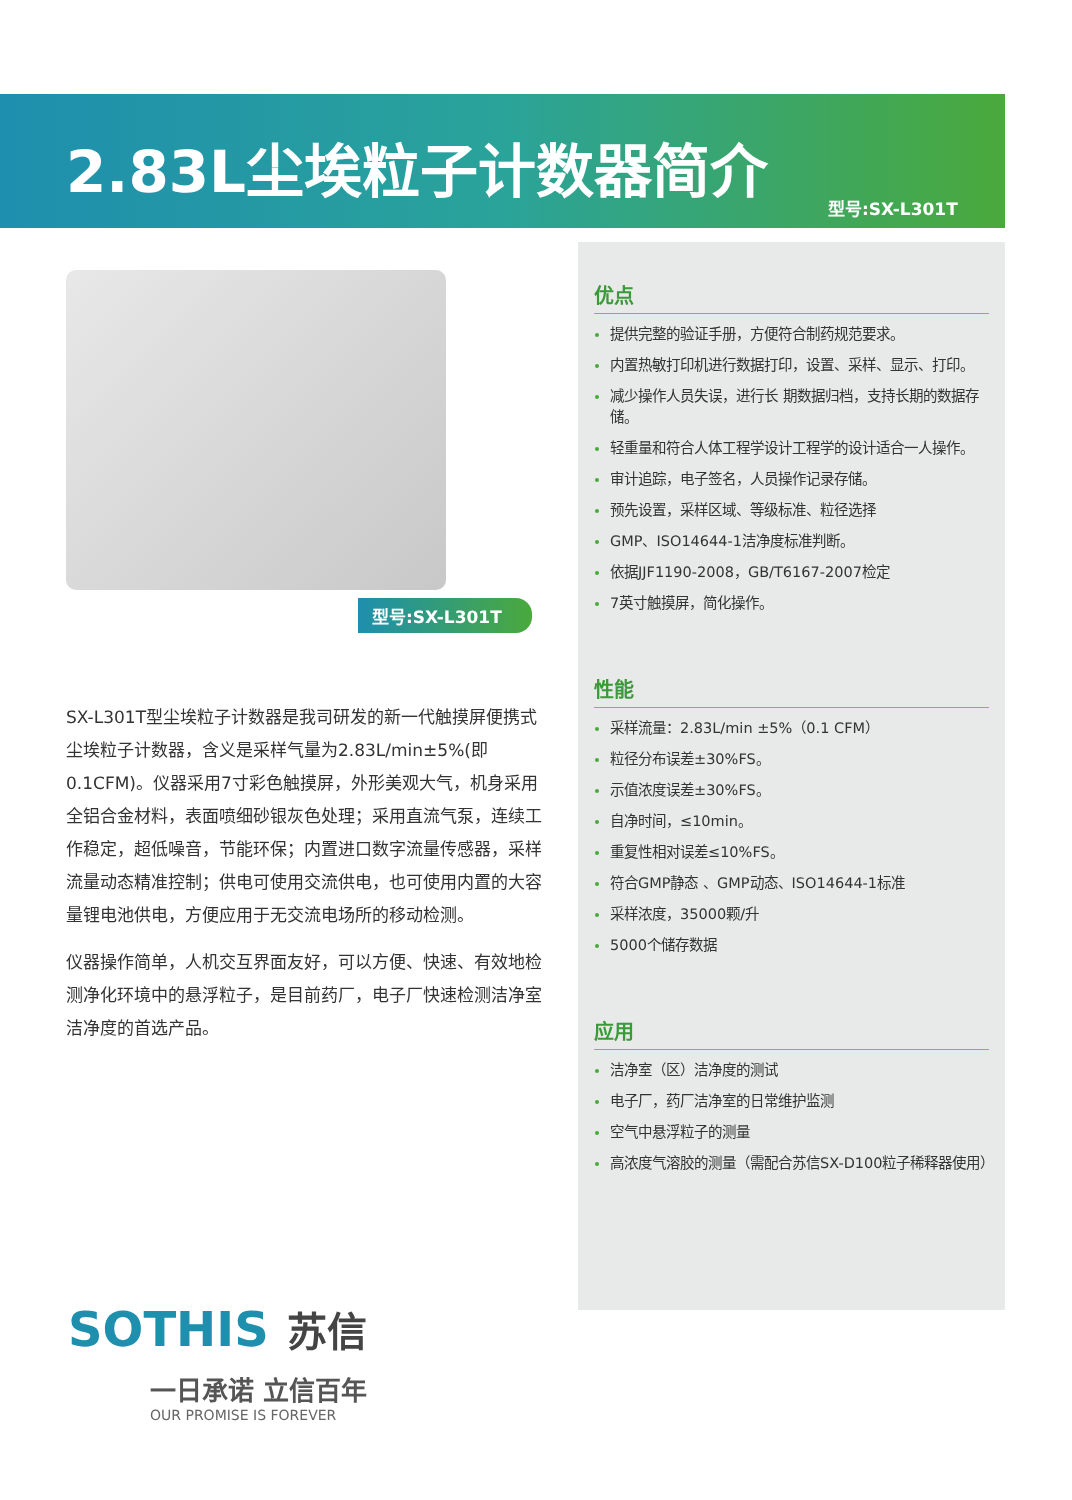2.83L尘埃粒子计数器简介
型号:SX-L301T
型号:SX-L301T
SX-L301T型尘埃粒子计数器是我司研发的新一代触摸屏便携式尘埃粒子计数器，含义是采样气量为2.83L/min±5%(即0.1CFM)。仪器采用7寸彩色触摸屏，外形美观大气，机身采用全铝合金材料，表面喷细砂银灰色处理；采用直流气泵，连续工作稳定，超低噪音，节能环保；内置进口数字流量传感器，采样流量动态精准控制；供电可使用交流供电，也可使用内置的大容量锂电池供电，方便应用于无交流电场所的移动检测。
仪器操作简单，人机交互界面友好，可以方便、快速、有效地检测净化环境中的悬浮粒子，是目前药厂，电子厂快速检测洁净室洁净度的首选产品。
优点
提供完整的验证手册，方便符合制药规范要求。
内置热敏打印机进行数据打印，设置、采样、显示、打印。
减少操作人员失误，进行长 期数据归档，支持长期的数据存储。
轻重量和符合人体工程学设计工程学的设计适合一人操作。
审计追踪，电子签名，人员操作记录存储。
预先设置，采样区域、等级标准、粒径选择
GMP、ISO14644-1洁净度标准判断。
依据JJF1190-2008，GB/T6167-2007检定
7英寸触摸屏，简化操作。
性能
采样流量：2.83L/min ±5%（0.1 CFM）
粒径分布误差±30%FS。
示值浓度误差±30%FS。
自净时间，≤10min。
重复性相对误差≤10%FS。
符合GMP静态 、GMP动态、ISO14644-1标准
采样浓度，35000颗/升
5000个储存数据
应用
洁净室（区）洁净度的测试
电子厂，药厂洁净室的日常维护监测
空气中悬浮粒子的测量
高浓度气溶胶的测量（需配合苏信SX-D100粒子稀释器使用）
SOTHIS 苏信
一日承诺 立信百年
OUR PROMISE IS FOREVER